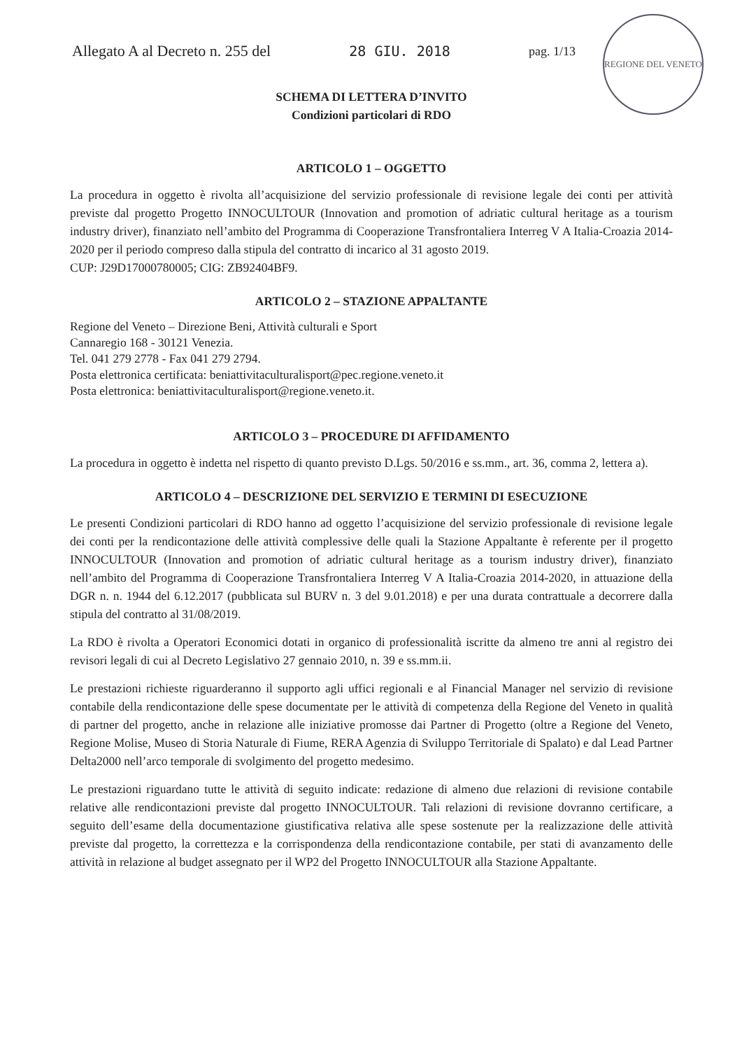Allegato A al Decreto n. 255 del 28 GIU. 2018 pag. 1/13
REGIONE DEL VENETO
SCHEMA DI LETTERA D’INVITO
Condizioni particolari di RDO
ARTICOLO 1 – OGGETTO
La procedura in oggetto è rivolta all’acquisizione del servizio professionale di revisione legale dei conti per attività previste dal progetto Progetto INNOCULTOUR (Innovation and promotion of adriatic cultural heritage as a tourism industry driver), finanziato nell’ambito del Programma di Cooperazione Transfrontaliera Interreg V A Italia-Croazia 2014-2020 per il periodo compreso dalla stipula del contratto di incarico al 31 agosto 2019.
CUP: J29D17000780005; CIG: ZB92404BF9.
ARTICOLO 2 – STAZIONE APPALTANTE
Regione del Veneto – Direzione Beni, Attività culturali e Sport
Cannaregio 168 - 30121 Venezia.
Tel. 041 279 2778 - Fax 041 279 2794.
Posta elettronica certificata: beniattivitaculturalisport@pec.regione.veneto.it
Posta elettronica: beniattivitaculturalisport@regione.veneto.it.
ARTICOLO 3 – PROCEDURE DI AFFIDAMENTO
La procedura in oggetto è indetta nel rispetto di quanto previsto D.Lgs. 50/2016 e ss.mm., art. 36, comma 2, lettera a).
ARTICOLO 4 – DESCRIZIONE DEL SERVIZIO E TERMINI DI ESECUZIONE
Le presenti Condizioni particolari di RDO hanno ad oggetto l’acquisizione del servizio professionale di revisione legale dei conti per la rendicontazione delle attività complessive delle quali la Stazione Appaltante è referente per il progetto INNOCULTOUR (Innovation and promotion of adriatic cultural heritage as a tourism industry driver), finanziato nell’ambito del Programma di Cooperazione Transfrontaliera Interreg V A Italia-Croazia 2014-2020, in attuazione della DGR n. n. 1944 del 6.12.2017 (pubblicata sul BURV n. 3 del 9.01.2018) e per una durata contrattuale a decorrere dalla stipula del contratto al 31/08/2019.
La RDO è rivolta a Operatori Economici dotati in organico di professionalità iscritte da almeno tre anni al registro dei revisori legali di cui al Decreto Legislativo 27 gennaio 2010, n. 39 e ss.mm.ii.
Le prestazioni richieste riguarderanno il supporto agli uffici regionali e al Financial Manager nel servizio di revisione contabile della rendicontazione delle spese documentate per le attività di competenza della Regione del Veneto in qualità di partner del progetto, anche in relazione alle iniziative promosse dai Partner di Progetto (oltre a Regione del Veneto, Regione Molise, Museo di Storia Naturale di Fiume, RERA Agenzia di Sviluppo Territoriale di Spalato) e dal Lead Partner Delta2000 nell’arco temporale di svolgimento del progetto medesimo.
Le prestazioni riguardano tutte le attività di seguito indicate: redazione di almeno due relazioni di revisione contabile relative alle rendicontazioni previste dal progetto INNOCULTOUR. Tali relazioni di revisione dovranno certificare, a seguito dell’esame della documentazione giustificativa relativa alle spese sostenute per la realizzazione delle attività previste dal progetto, la correttezza e la corrispondenza della rendicontazione contabile, per stati di avanzamento delle attività in relazione al budget assegnato per il WP2 del Progetto INNOCULTOUR alla Stazione Appaltante.